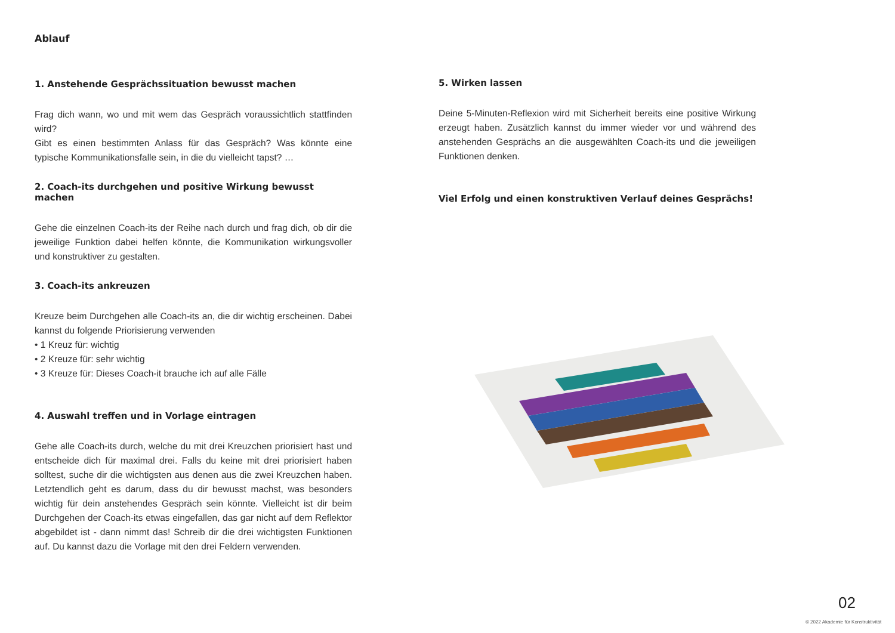Ablauf
1. Anstehende Gesprächssituation bewusst machen
Frag dich wann, wo und mit wem das Gespräch voraussichtlich stattfinden wird?
Gibt es einen bestimmten Anlass für das Gespräch? Was könnte eine typische Kommunikationsfalle sein, in die du vielleicht tapst? …
2. Coach-its durchgehen und positive Wirkung bewusst machen
Gehe die einzelnen Coach-its der Reihe nach durch und frag dich, ob dir die jeweilige Funktion dabei helfen könnte, die Kommunikation wirkungsvoller und konstruktiver zu gestalten.
3. Coach-its ankreuzen
Kreuze beim Durchgehen alle Coach-its an, die dir wichtig erscheinen. Dabei kannst du folgende Priorisierung verwenden
• 1 Kreuz für: wichtig
• 2 Kreuze für: sehr wichtig
• 3 Kreuze für: Dieses Coach-it brauche ich auf alle Fälle
4. Auswahl treffen und in Vorlage eintragen
Gehe alle Coach-its durch, welche du mit drei Kreuzchen priorisiert hast und entscheide dich für maximal drei. Falls du keine mit drei priorisiert haben solltest, suche dir die wichtigsten aus denen aus die zwei Kreuzchen haben. Letztendlich geht es darum, dass du dir bewusst machst, was besonders wichtig für dein anstehendes Gespräch sein könnte. Vielleicht ist dir beim Durchgehen der Coach-its etwas eingefallen, das gar nicht auf dem Reflektor abgebildet ist - dann nimmt das! Schreib dir die drei wichtigsten Funktionen auf. Du kannst dazu die Vorlage mit den drei Feldern verwenden.
5. Wirken lassen
Deine 5-Minuten-Reflexion wird mit Sicherheit bereits eine positive Wirkung erzeugt haben. Zusätzlich kannst du immer wieder vor und während des anstehenden Gesprächs an die ausgewählten Coach-its und die jeweiligen Funktionen denken.
Viel Erfolg und einen konstruktiven Verlauf deines Gesprächs!
02
© 2022 Akademie für Konstruktivität